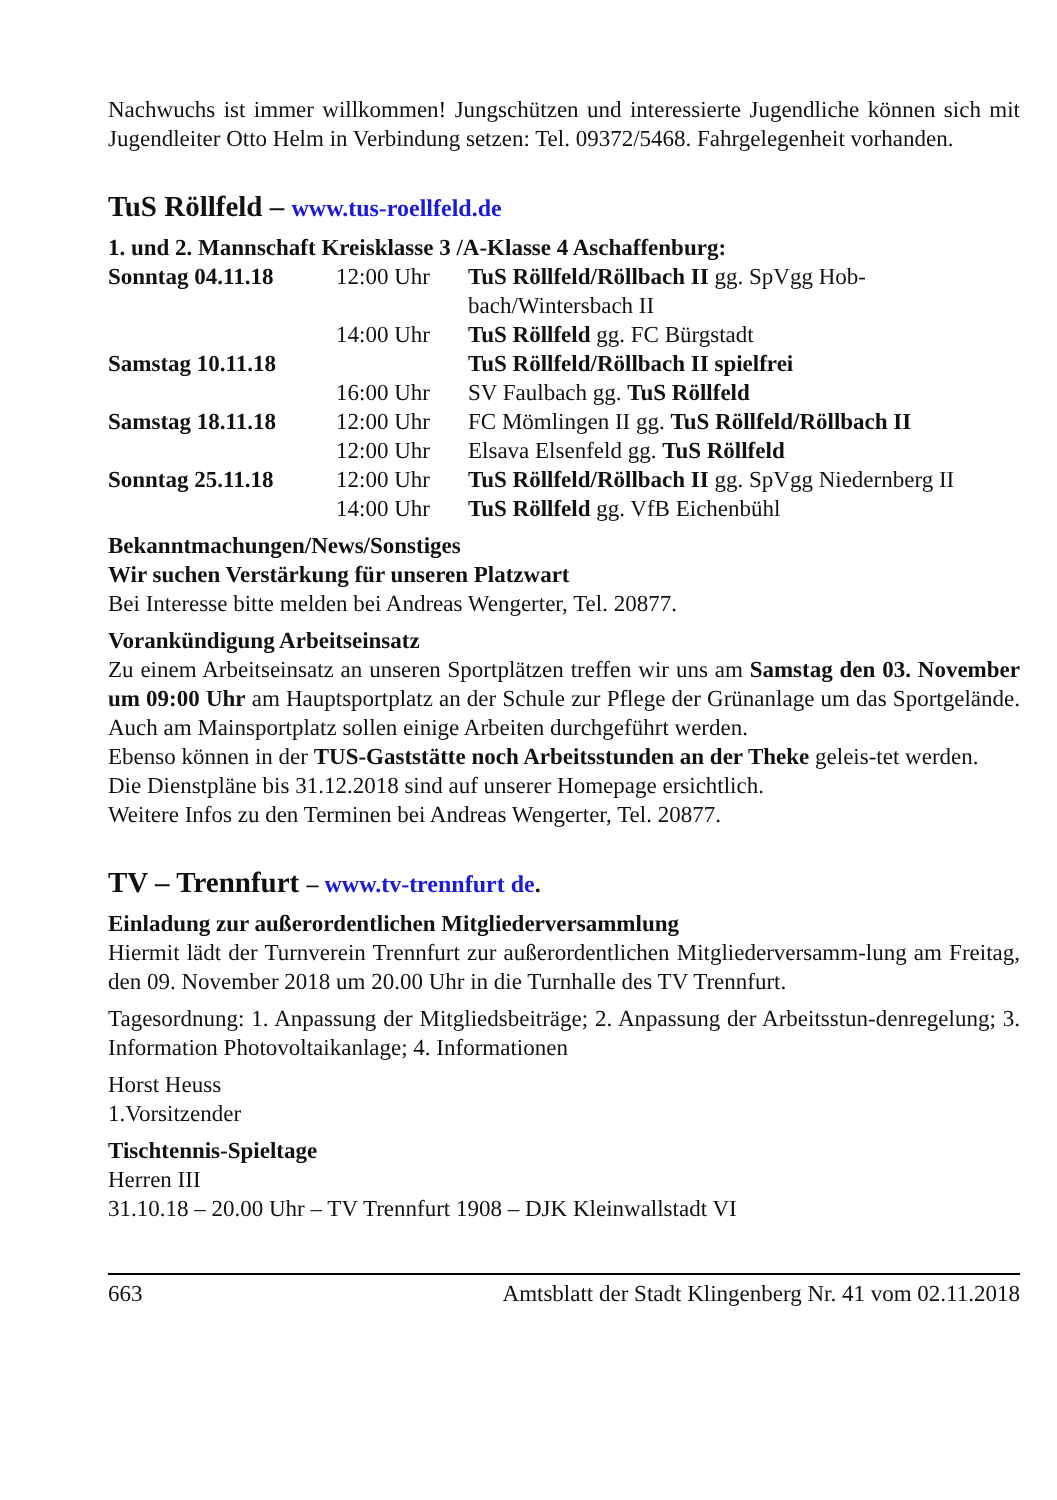Nachwuchs ist immer willkommen! Jungschützen und interessierte Jugendliche können sich mit Jugendleiter Otto Helm in Verbindung setzen: Tel. 09372/5468. Fahrgelegenheit vorhanden.
TuS Röllfeld – www.tus-roellfeld.de
1. und 2. Mannschaft Kreisklasse 3 /A-Klasse 4 Aschaffenburg:
| Sonntag 04.11.18 | 12:00 Uhr | TuS Röllfeld/Röllbach II gg. SpVgg Hob-bach/Wintersbach II |
| | 14:00 Uhr | TuS Röllfeld gg. FC Bürgstadt |
| Samstag 10.11.18 | | TuS Röllfeld/Röllbach II spielfrei |
| | 16:00 Uhr | SV Faulbach gg. TuS Röllfeld |
| Samstag 18.11.18 | 12:00 Uhr | FC Mömlingen II gg. TuS Röllfeld/Röllbach II |
| | 12:00 Uhr | Elsava Elsenfeld gg. TuS Röllfeld |
| Sonntag 25.11.18 | 12:00 Uhr | TuS Röllfeld/Röllbach II gg. SpVgg Niedernberg II |
| | 14:00 Uhr | TuS Röllfeld gg. VfB Eichenbühl |
Bekanntmachungen/News/Sonstiges
Wir suchen Verstärkung für unseren Platzwart
Bei Interesse bitte melden bei Andreas Wengerter, Tel. 20877.
Vorankündigung Arbeitseinsatz
Zu einem Arbeitseinsatz an unseren Sportplätzen treffen wir uns am Samstag den 03. November um 09:00 Uhr am Hauptsportplatz an der Schule zur Pflege der Grünanlage um das Sportgelände. Auch am Mainsportplatz sollen einige Arbeiten durchgeführt werden.
Ebenso können in der TUS-Gaststätte noch Arbeitsstunden an der Theke geleis-tet werden.
Die Dienstpläne bis 31.12.2018 sind auf unserer Homepage ersichtlich.
Weitere Infos zu den Terminen bei Andreas Wengerter, Tel. 20877.
TV – Trennfurt – www.tv-trennfurt de.
Einladung zur außerordentlichen Mitgliederversammlung
Hiermit lädt der Turnverein Trennfurt zur außerordentlichen Mitgliederversamm-lung am Freitag, den 09. November 2018 um 20.00 Uhr in die Turnhalle des TV Trennfurt.
Tagesordnung: 1. Anpassung der Mitgliedsbeiträge; 2. Anpassung der Arbeitsstun-denregelung; 3. Information Photovoltaikanlage; 4. Informationen
Horst Heuss
1.Vorsitzender
Tischtennis-Spieltage
Herren III
31.10.18 – 20.00 Uhr – TV Trennfurt 1908 – DJK Kleinwallstadt VI
663 Amtsblatt der Stadt Klingenberg Nr. 41 vom 02.11.2018